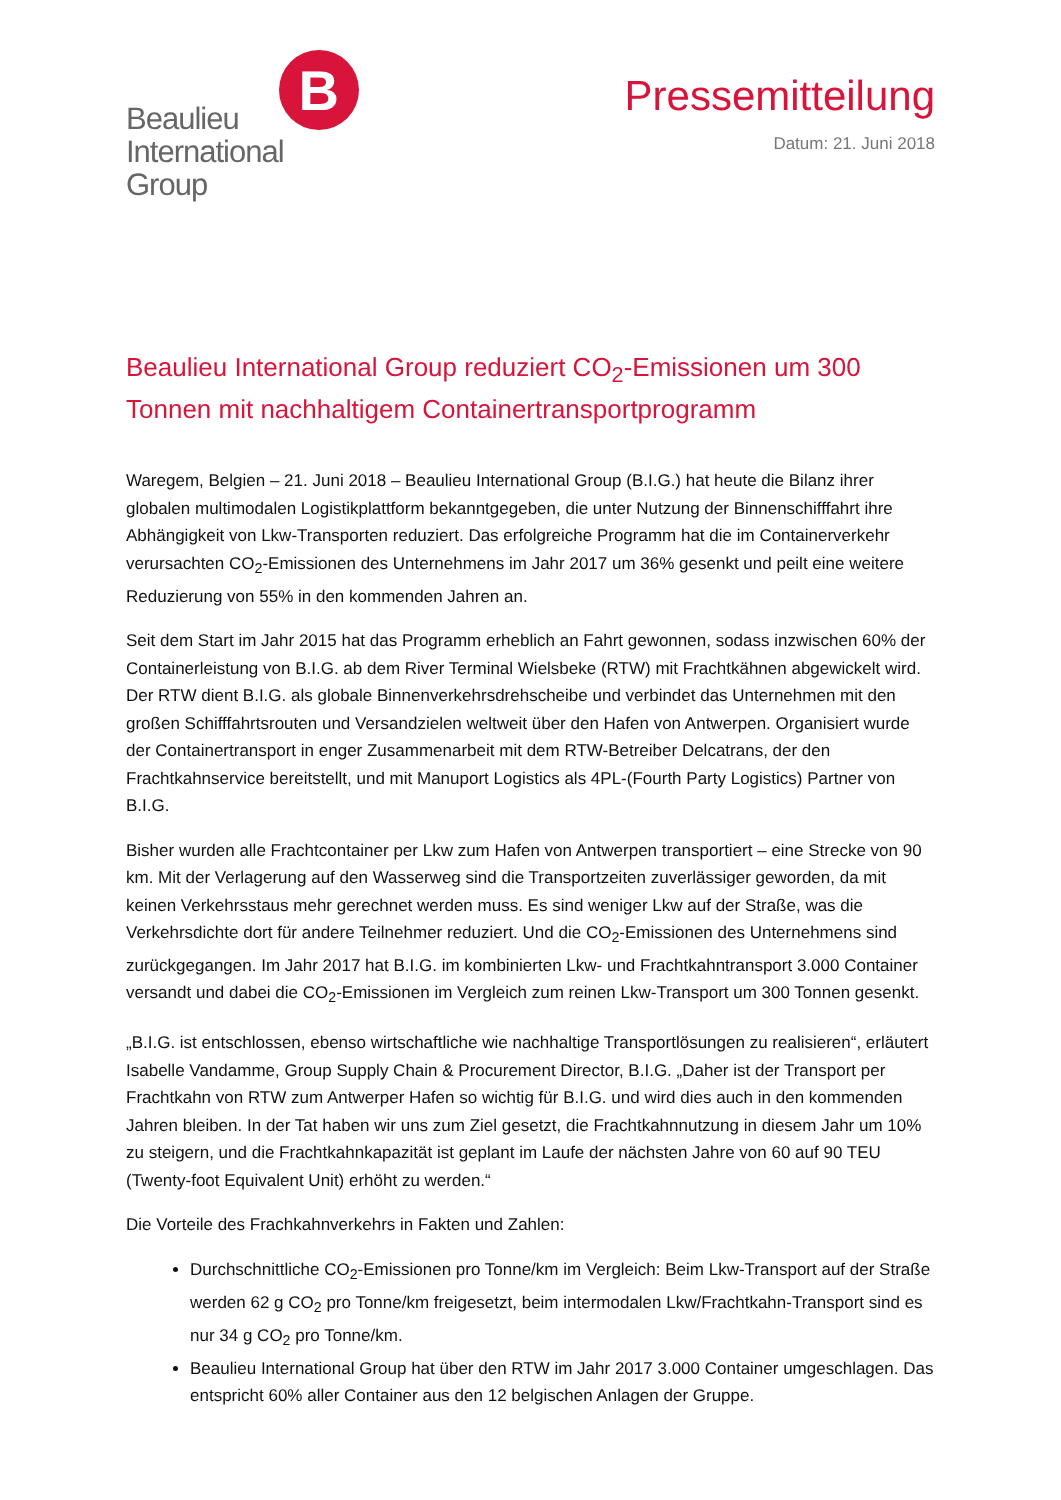Beaulieu
International
Group
B
Pressemitteilung
Datum: 21. Juni 2018
Beaulieu International Group reduziert CO<sub>2</sub>-Emissionen um 300 Tonnen mit nachhaltigem Containertransportprogramm
Waregem, Belgien – 21. Juni 2018 – Beaulieu International Group (B.I.G.) hat heute die Bilanz ihrer globalen multimodalen Logistikplattform bekanntgegeben, die unter Nutzung der Binnenschifffahrt ihre Abhängigkeit von Lkw-Transporten reduziert. Das erfolgreiche Programm hat die im Containerverkehr verursachten CO<sub>2</sub>-Emissionen des Unternehmens im Jahr 2017 um 36% gesenkt und peilt eine weitere Reduzierung von 55% in den kommenden Jahren an.
Seit dem Start im Jahr 2015 hat das Programm erheblich an Fahrt gewonnen, sodass inzwischen 60% der Containerleistung von B.I.G. ab dem River Terminal Wielsbeke (RTW) mit Frachtkähnen abgewickelt wird. Der RTW dient B.I.G. als globale Binnenverkehrsdrehscheibe und verbindet das Unternehmen mit den großen Schifffahrtsrouten und Versandzielen weltweit über den Hafen von Antwerpen. Organisiert wurde der Containertransport in enger Zusammenarbeit mit dem RTW-Betreiber Delcatrans, der den Frachtkahnservice bereitstellt, und mit Manuport Logistics als 4PL-(Fourth Party Logistics) Partner von B.I.G.
Bisher wurden alle Frachtcontainer per Lkw zum Hafen von Antwerpen transportiert – eine Strecke von 90 km. Mit der Verlagerung auf den Wasserweg sind die Transportzeiten zuverlässiger geworden, da mit keinen Verkehrsstaus mehr gerechnet werden muss. Es sind weniger Lkw auf der Straße, was die Verkehrsdichte dort für andere Teilnehmer reduziert. Und die CO<sub>2</sub>-Emissionen des Unternehmens sind zurückgegangen. Im Jahr 2017 hat B.I.G. im kombinierten Lkw- und Frachtkahntransport 3.000 Container versandt und dabei die CO<sub>2</sub>-Emissionen im Vergleich zum reinen Lkw-Transport um 300 Tonnen gesenkt.
„B.I.G. ist entschlossen, ebenso wirtschaftliche wie nachhaltige Transportlösungen zu realisieren“, erläutert Isabelle Vandamme, Group Supply Chain & Procurement Director, B.I.G. „Daher ist der Transport per Frachtkahn von RTW zum Antwerper Hafen so wichtig für B.I.G. und wird dies auch in den kommenden Jahren bleiben. In der Tat haben wir uns zum Ziel gesetzt, die Frachtkahnnutzung in diesem Jahr um 10% zu steigern, und die Frachtkahnkapazität ist geplant im Laufe der nächsten Jahre von 60 auf 90 TEU (Twenty-foot Equivalent Unit) erhöht zu werden.“
Die Vorteile des Frachkahnverkehrs in Fakten und Zahlen:
Durchschnittliche CO<sub>2</sub>-Emissionen pro Tonne/km im Vergleich: Beim Lkw-Transport auf der Straße werden 62 g CO<sub>2</sub> pro Tonne/km freigesetzt, beim intermodalen Lkw/Frachtkahn-Transport sind es nur 34 g CO<sub>2</sub> pro Tonne/km.
Beaulieu International Group hat über den RTW im Jahr 2017 3.000 Container umgeschlagen. Das entspricht 60% aller Container aus den 12 belgischen Anlagen der Gruppe.